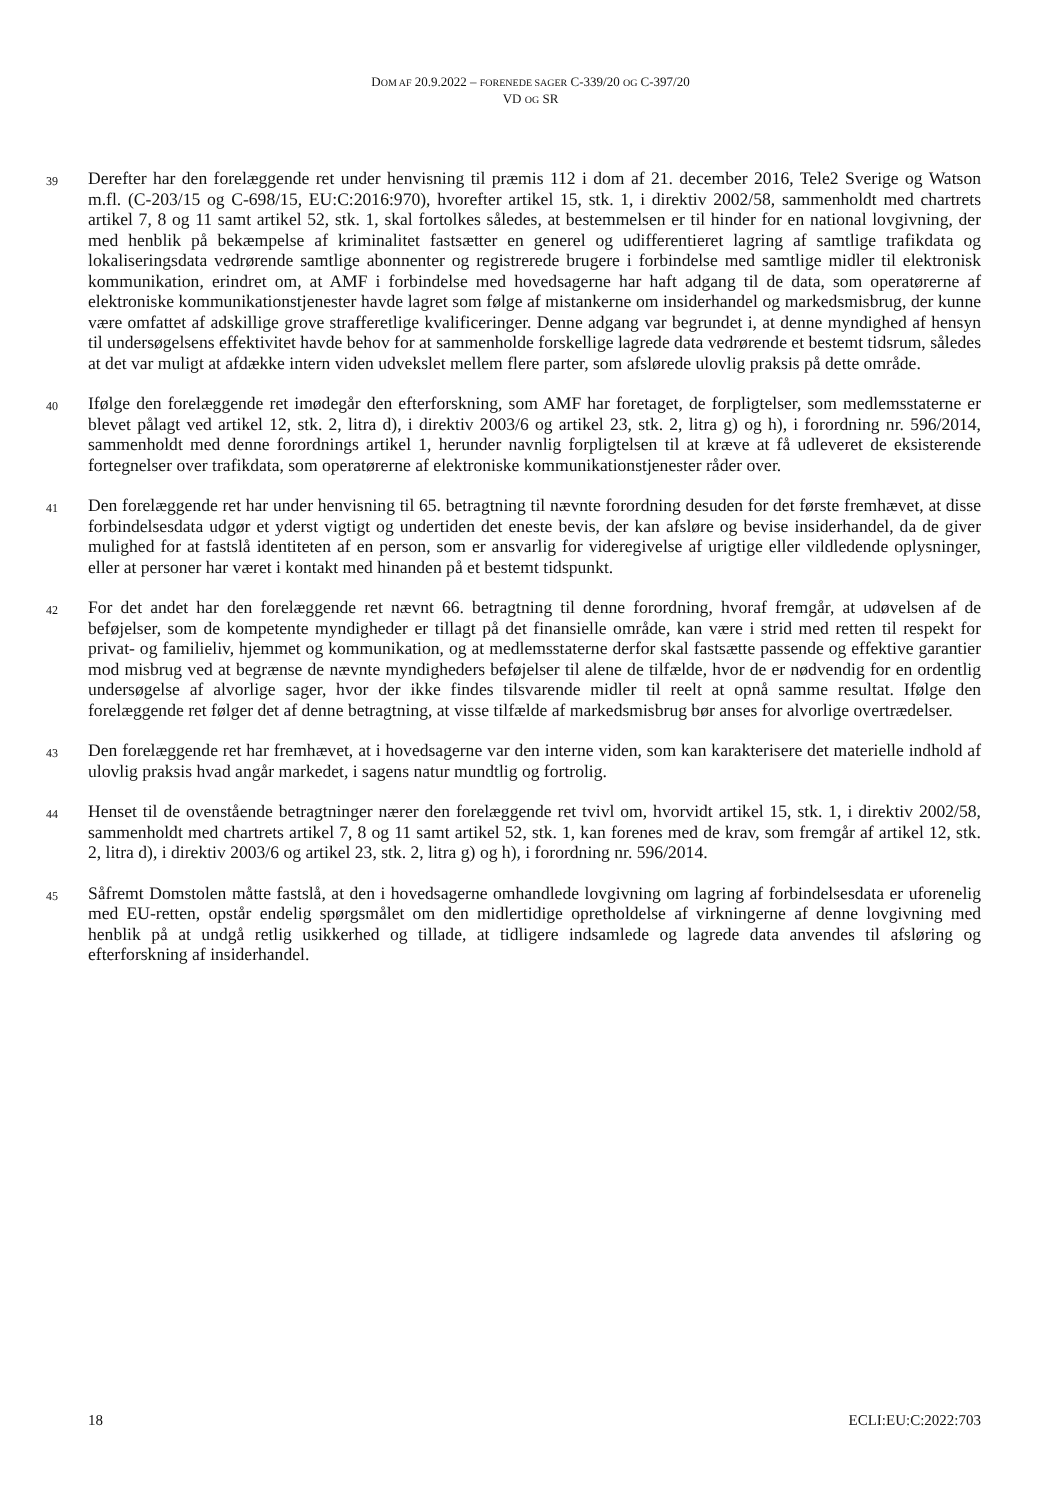DOM AF 20.9.2022 – FORENEDE SAGER C-339/20 OG C-397/20
VD OG SR
39
Derefter har den forelæggende ret under henvisning til præmis 112 i dom af 21. december 2016, Tele2 Sverige og Watson m.fl. (C-203/15 og C-698/15, EU:C:2016:970), hvorefter artikel 15, stk. 1, i direktiv 2002/58, sammenholdt med chartrets artikel 7, 8 og 11 samt artikel 52, stk. 1, skal fortolkes således, at bestemmelsen er til hinder for en national lovgivning, der med henblik på bekæmpelse af kriminalitet fastsætter en generel og udifferentieret lagring af samtlige trafikdata og lokaliseringsdata vedrørende samtlige abonnenter og registrerede brugere i forbindelse med samtlige midler til elektronisk kommunikation, erindret om, at AMF i forbindelse med hovedsagerne har haft adgang til de data, som operatørerne af elektroniske kommunikationstjenester havde lagret som følge af mistankerne om insiderhandel og markedsmisbrug, der kunne være omfattet af adskillige grove strafferetlige kvalificeringer. Denne adgang var begrundet i, at denne myndighed af hensyn til undersøgelsens effektivitet havde behov for at sammenholde forskellige lagrede data vedrørende et bestemt tidsrum, således at det var muligt at afdække intern viden udvekslet mellem flere parter, som afslørede ulovlig praksis på dette område.
40
Ifølge den forelæggende ret imødegår den efterforskning, som AMF har foretaget, de forpligtelser, som medlemsstaterne er blevet pålagt ved artikel 12, stk. 2, litra d), i direktiv 2003/6 og artikel 23, stk. 2, litra g) og h), i forordning nr. 596/2014, sammenholdt med denne forordnings artikel 1, herunder navnlig forpligtelsen til at kræve at få udleveret de eksisterende fortegnelser over trafikdata, som operatørerne af elektroniske kommunikationstjenester råder over.
41
Den forelæggende ret har under henvisning til 65. betragtning til nævnte forordning desuden for det første fremhævet, at disse forbindelsesdata udgør et yderst vigtigt og undertiden det eneste bevis, der kan afsløre og bevise insiderhandel, da de giver mulighed for at fastslå identiteten af en person, som er ansvarlig for videregivelse af urigtige eller vildledende oplysninger, eller at personer har været i kontakt med hinanden på et bestemt tidspunkt.
42
For det andet har den forelæggende ret nævnt 66. betragtning til denne forordning, hvoraf fremgår, at udøvelsen af de beføjelser, som de kompetente myndigheder er tillagt på det finansielle område, kan være i strid med retten til respekt for privat- og familieliv, hjemmet og kommunikation, og at medlemsstaterne derfor skal fastsætte passende og effektive garantier mod misbrug ved at begrænse de nævnte myndigheders beføjelser til alene de tilfælde, hvor de er nødvendig for en ordentlig undersøgelse af alvorlige sager, hvor der ikke findes tilsvarende midler til reelt at opnå samme resultat. Ifølge den forelæggende ret følger det af denne betragtning, at visse tilfælde af markedsmisbrug bør anses for alvorlige overtrædelser.
43
Den forelæggende ret har fremhævet, at i hovedsagerne var den interne viden, som kan karakterisere det materielle indhold af ulovlig praksis hvad angår markedet, i sagens natur mundtlig og fortrolig.
44
Henset til de ovenstående betragtninger nærer den forelæggende ret tvivl om, hvorvidt artikel 15, stk. 1, i direktiv 2002/58, sammenholdt med chartrets artikel 7, 8 og 11 samt artikel 52, stk. 1, kan forenes med de krav, som fremgår af artikel 12, stk. 2, litra d), i direktiv 2003/6 og artikel 23, stk. 2, litra g) og h), i forordning nr. 596/2014.
45
Såfremt Domstolen måtte fastslå, at den i hovedsagerne omhandlede lovgivning om lagring af forbindelsesdata er uforenelig med EU-retten, opstår endelig spørgsmålet om den midlertidige opretholdelse af virkningerne af denne lovgivning med henblik på at undgå retlig usikkerhed og tillade, at tidligere indsamlede og lagrede data anvendes til afsløring og efterforskning af insiderhandel.
18 ECLI:EU:C:2022:703